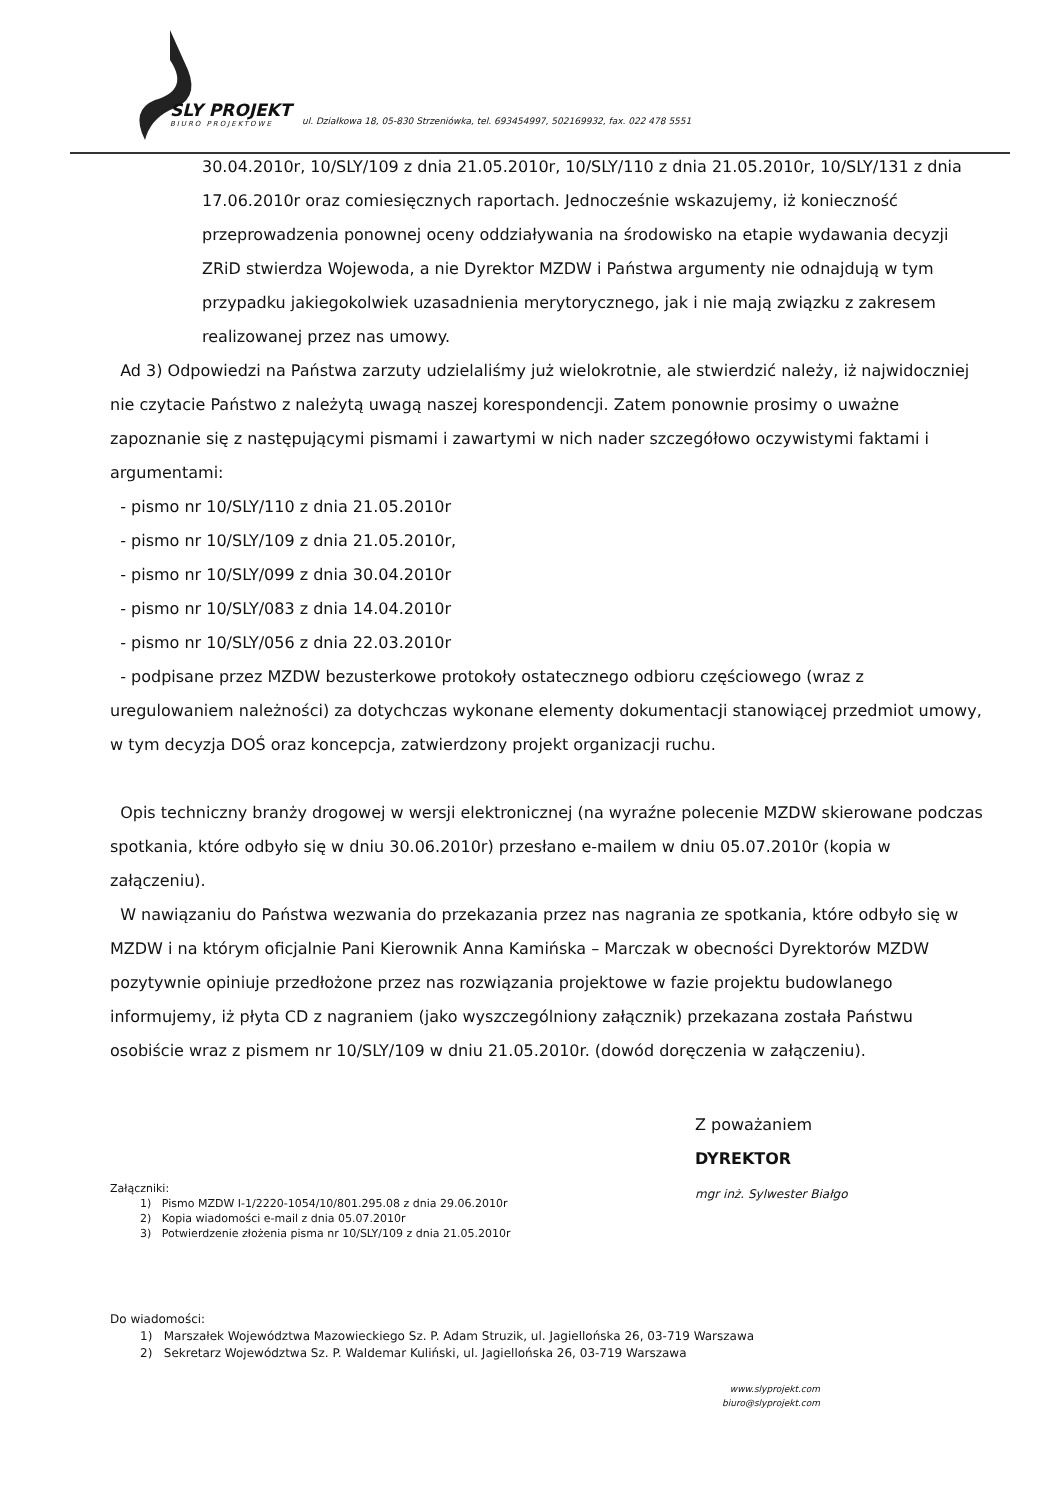SLY PROJEKT
BIURO PROJEKTOWE
ul. Działkowa 18, 05-830 Strzeniówka, tel. 693454997, 502169932, fax. 022 478 5551
30.04.2010r, 10/SLY/109 z dnia 21.05.2010r, 10/SLY/110 z dnia 21.05.2010r, 10/SLY/131 z dnia 17.06.2010r oraz comiesięcznych raportach. Jednocześnie wskazujemy, iż konieczność przeprowadzenia ponownej oceny oddziaływania na środowisko na etapie wydawania decyzji ZRiD stwierdza Wojewoda, a nie Dyrektor MZDW i Państwa argumenty nie odnajdują w tym przypadku jakiegokolwiek uzasadnienia merytorycznego, jak i nie mają związku z zakresem realizowanej przez nas umowy.
Ad 3) Odpowiedzi na Państwa zarzuty udzielaliśmy już wielokrotnie, ale stwierdzić należy, iż najwidoczniej nie czytacie Państwo z należytą uwagą naszej korespondencji. Zatem ponownie prosimy o uważne zapoznanie się z następującymi pismami i zawartymi w nich nader szczegółowo oczywistymi faktami i argumentami:
- pismo nr 10/SLY/110 z dnia 21.05.2010r
- pismo nr 10/SLY/109 z dnia 21.05.2010r,
- pismo nr 10/SLY/099 z dnia 30.04.2010r
- pismo nr 10/SLY/083 z dnia 14.04.2010r
- pismo nr 10/SLY/056 z dnia 22.03.2010r
- podpisane przez MZDW bezusterkowe protokoły ostatecznego odbioru częściowego (wraz z uregulowaniem należności) za dotychczas wykonane elementy dokumentacji stanowiącej przedmiot umowy, w tym decyzja DOŚ oraz koncepcja, zatwierdzony projekt organizacji ruchu.
Opis techniczny branży drogowej w wersji elektronicznej (na wyraźne polecenie MZDW skierowane podczas spotkania, które odbyło się w dniu 30.06.2010r) przesłano e-mailem w dniu 05.07.2010r (kopia w załączeniu).
W nawiązaniu do Państwa wezwania do przekazania przez nas nagrania ze spotkania, które odbyło się w MZDW i na którym oficjalnie Pani Kierownik Anna Kamińska – Marczak w obecności Dyrektorów MZDW pozytywnie opiniuje przedłożone przez nas rozwiązania projektowe w fazie projektu budowlanego informujemy, iż płyta CD z nagraniem (jako wyszczególniony załącznik) przekazana została Państwu osobiście wraz z pismem nr 10/SLY/109 w dniu 21.05.2010r. (dowód doręczenia w załączeniu).
Z poważaniem
DYREKTOR
mgr inż. Sylwester Białgo
Załączniki:
1) Pismo MZDW I-1/2220-1054/10/801.295.08 z dnia 29.06.2010r
2) Kopia wiadomości e-mail z dnia 05.07.2010r
3) Potwierdzenie złożenia pisma nr 10/SLY/109 z dnia 21.05.2010r
Do wiadomości:
1) Marszałek Województwa Mazowieckiego Sz. P. Adam Struzik, ul. Jagiellońska 26, 03-719 Warszawa
2) Sekretarz Województwa Sz. P. Waldemar Kuliński, ul. Jagiellońska 26, 03-719 Warszawa
www.slyprojekt.com
biuro@slyprojekt.com